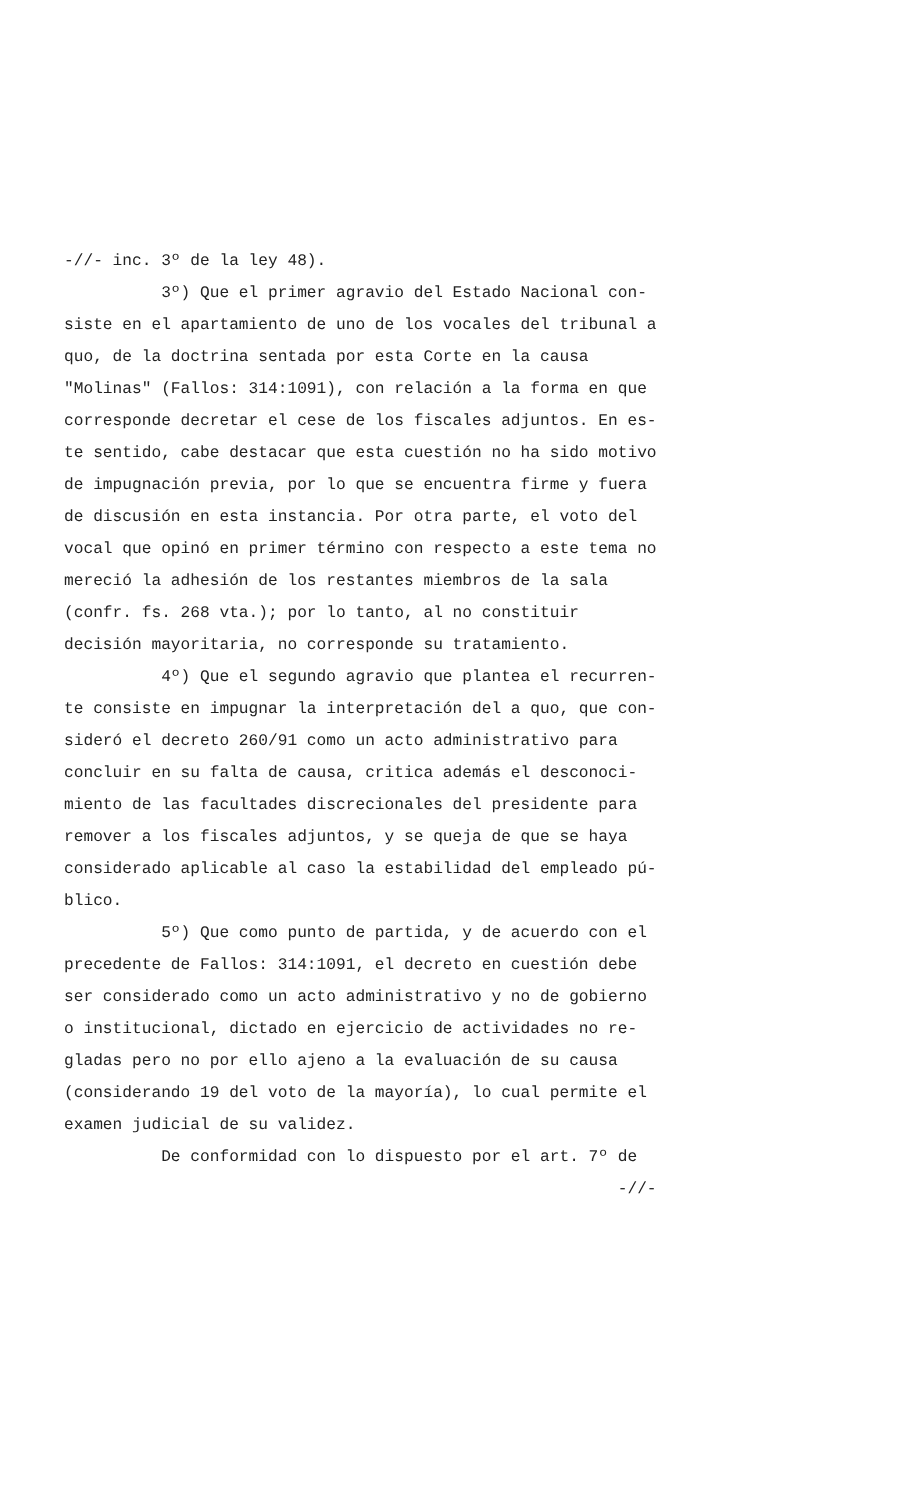-//- inc. 3º de la ley 48).
3º) Que el primer agravio del Estado Nacional con-
siste en el apartamiento de uno de los vocales del tribunal a
quo, de la doctrina sentada por esta Corte en la causa
"Molinas" (Fallos: 314:1091), con relación a la forma en que
corresponde decretar el cese de los fiscales adjuntos. En es-
te sentido, cabe destacar que esta cuestión no ha sido motivo
de impugnación previa, por lo que se encuentra firme y fuera
de discusión en esta instancia. Por otra parte, el voto del
vocal que opinó en primer término con respecto a este tema no
mereció la adhesión de los restantes miembros de la sala
(confr. fs. 268 vta.); por lo tanto, al no constituir
decisión mayoritaria, no corresponde su tratamiento.
4º) Que el segundo agravio que plantea el recurren-
te consiste en impugnar la interpretación del a quo, que con-
sideró el decreto 260/91 como un acto administrativo para
concluir en su falta de causa, critica además el desconoci-
miento de las facultades discrecionales del presidente para
remover a los fiscales adjuntos, y se queja de que se haya
considerado aplicable al caso la estabilidad del empleado pú-
blico.
5º) Que como punto de partida, y de acuerdo con el
precedente de Fallos: 314:1091, el decreto en cuestión debe
ser considerado como un acto administrativo y no de gobierno
o institucional, dictado en ejercicio de actividades no re-
gladas pero no por ello ajeno a la evaluación de su causa
(considerando 19 del voto de la mayoría), lo cual permite el
examen judicial de su validez.
De conformidad con lo dispuesto por el art. 7º de
-//-